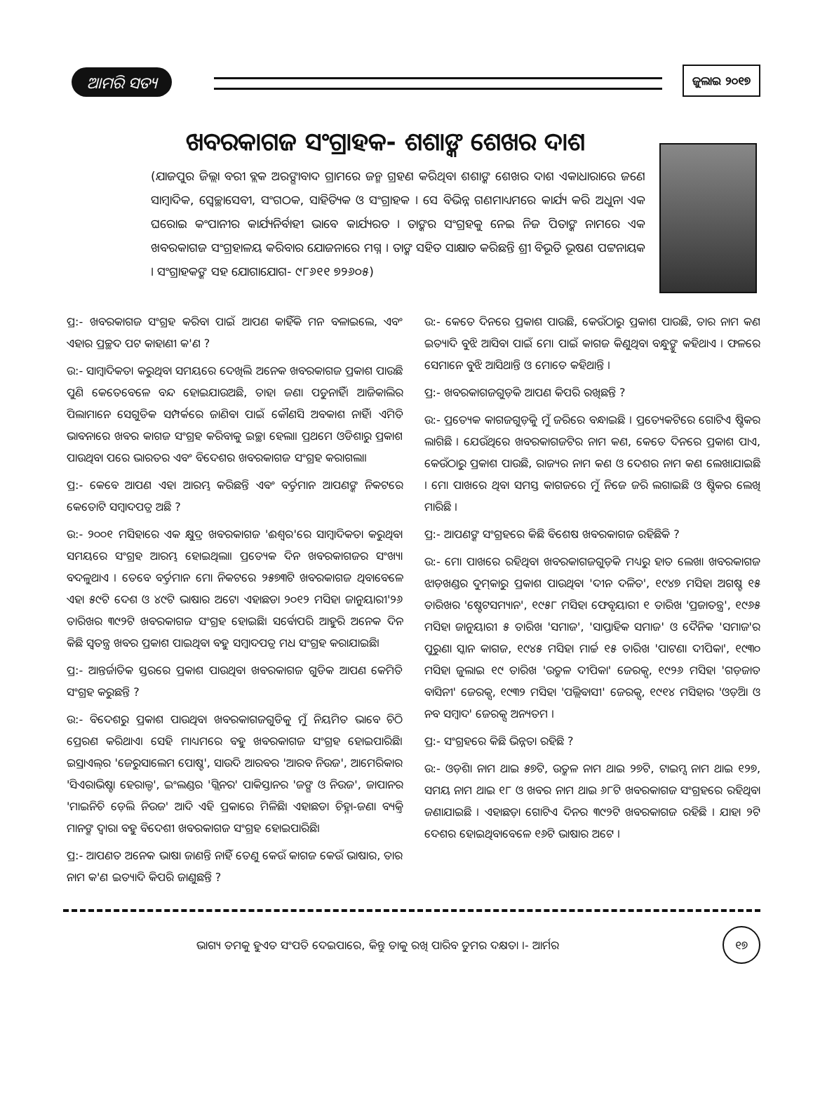ଆମରି ସତ୍ୟ
ଜୁଲାଇ ୨୦୧୭
ଖବରକାଗଜ ସଂଗ୍ରାହକ- ଶଶାଙ୍କ ଶେଖର ଦାଶ
(ଯାଜପୁର ଜିଲ୍ଲା ବରୀ ବ୍ଲକ ଅରଙ୍ଗାବାଦ ଗ୍ରାମରେ ଜନ୍ମ ଗ୍ରହଣ କରିଥିବା ଶଶାଙ୍କ ଶେଖର ଦାଶ ଏକାଧାରାରେ ଜଣେ ସାମ୍ବାଦିକ, ସ୍ୱେଚ୍ଛାସେବୀ, ସଂଗଠକ, ସାହିତ୍ୟିକ ଓ ସଂଗ୍ରାହକ । ସେ ବିଭିନ୍ନ ଗଣମାଧ୍ୟମରେ କାର୍ଯ୍ୟ କରି ଅଧୁନା ଏକ ଘରୋଇ କଂପାନୀର କାର୍ଯ୍ୟନିର୍ବାହୀ ଭାବେ କାର୍ଯ୍ୟରତ । ତାଙ୍କର ସଂଗ୍ରହକୁ ନେଇ ନିଜ ପିତାଙ୍କ ନାମରେ ଏକ ଖବରକାଗଜ ସଂଗ୍ରହାଳୟ କରିବାର ଯୋଜନାରେ ମଗ୍ନ । ତାଙ୍କ ସହିତ ସାକ୍ଷାତ କରିଛନ୍ତି ଶ୍ରୀ ବିଭୂତି ଭୂଷଣ ପଟ୍ଟନାୟକ । ସଂଗ୍ରାହକଙ୍କ ସହ ଯୋଗାଯୋଗ- ୯୮୬୧୧ ୭୨୬୦୫)
ପ୍ର:- ଖବରକାଗଜ ସଂଗ୍ରହ କରିବା ପାଇଁ ଆପଣ କାହିଁକି ମନ ବଳାଇଲେ, ଏବଂ ଏହାର ପ୍ରଚ୍ଛଦ ପଟ କାହାଣୀ କ'ଣ ?
ଉ:- ସାମ୍ବାଦିକତା କରୁଥିବା ସମୟରେ ଦେଖିଲି ଅନେକ ଖବରକାଗଜ ପ୍ରକାଶ ପାଉଛି ପୁଣି କେତେବେଳେ ବନ୍ଦ ହୋଇଯାଉଅଛି, ତାହା ଜଣା ପଡୁନାହିଁ। ଆଜିକାଲିର ପିଲାମାନେ ସେଗୁଡିକ ସମ୍ପର୍କରେ ଜାଣିବା ପାଇଁ କୌଣସି ଅବକାଶ ନାହିଁ। ଏମିତି ଭାବନାରେ ଖବର କାଗଜ ସଂଗ୍ରହ କରିବାକୁ ଇଚ୍ଛା ହେଲା। ପ୍ରଥମେ ଓଡିଶାରୁ ପ୍ରକାଶ ପାଉଥିବା ପରେ ଭାରତର ଏବଂ ବିଦେଶର ଖବରକାଗଜ ସଂଗ୍ରହ କରାଗଲା।
ପ୍ର:- କେବେ ଆପଣ ଏହା ଆରମ୍ଭ କରିଛନ୍ତି ଏବଂ ବର୍ତ୍ତମାନ ଆପଣଙ୍କ ନିକଟରେ କେତୋଟି ସମ୍ବାଦପତ୍ର ଅଛି ?
ଉ:- ୨୦୦୧ ମସିହାରେ ଏକ କ୍ଷୁଦ୍ର ଖବରକାଗଜ 'ଈଶ୍ୱର'ରେ ସାମ୍ବାଦିକତା କରୁଥିବା ସମୟରେ ସଂଗ୍ରହ ଆରମ୍ଭ ହୋଇଥିଲା। ପ୍ରତ୍ୟେକ ଦିନ ଖବରକାଗଜର ସଂଖ୍ୟା ବଦଳୁଥାଏ । ତେବେ ବର୍ତ୍ତମାନ ମୋ ନିକଟରେ ୨୫୭୩ଟି ଖବରକାଗଜ ଥିବାବେଳେ ଏହା ୫୯ଟି ଦେଶ ଓ ୪୯ଟି ଭାଷାର ଅଟେ। ଏହାଛଡା ୨୦୧୨ ମସିହା ଜାନୁୟାରୀ'୨୬ ତାରିଖର ୩୯୨ଟି ଖବରକାଗଜ ସଂଗ୍ରହ ହୋଇଛି। ସର୍ବୋପରି ଆହୁରି ଅନେକ ଦିନ କିଛି ସ୍ୱତନ୍ତ୍ର ଖବର ପ୍ରକାଶ ପାଇଥିବା ବହୁ ସମ୍ବାଦପତ୍ର ମଧ ସଂଗ୍ରହ କରାଯାଇଛି।
ପ୍ର:- ଆନ୍ତର୍ଜାତିକ ସ୍ତରରେ ପ୍ରକାଶ ପାଉଥିବା ଖବରକାଗଜ ଗୁଡିକ ଆପଣ କେମିତି ସଂଗ୍ରହ କରୁଛନ୍ତି ?
ଉ:- ବିଦେଶରୁ ପ୍ରକାଶ ପାଉଥିବା ଖବରକାଗଜଗୁଡିକୁ ମୁଁ ନିୟମିତ ଭାବେ ଚିଠି ପ୍ରେରଣ କରିଥାଏ। ସେହି ମାଧ୍ୟମରେ ବହୁ ଖବରକାଗଜ ସଂଗ୍ରହ ହୋଇପାରିଛି। ଇସ୍ରାଏଲ୍‌ର 'ଜେରୁସାଲେମ ପୋଷ୍ଟ', ସାଉଦି ଆରବର 'ଆରବ ନିଉଜ', ଆମେରିକାର 'ସିଏରାଭିଷ୍ଟା ହେରାଲ୍ଡ', ଇଂଲଣ୍ଡର 'ଗ୍ଲିନର' ପାକିସ୍ତାନର 'ଜଙ୍ଗ ଓ ନିଉଜ', ଜାପାନର 'ମାଇନିଚି ଡ଼େଲି ନିଉଜ' ଆଦି ଏହି ପ୍ରକାରେ ମିଳିଛି। ଏହାଛଡା ଚିହ୍ନା-ଜଣା ବ୍ୟକ୍ତି ମାନଙ୍କ ଦ୍ୱାରା ବହୁ ବିଦେଶୀ ଖବରକାଗଜ ସଂଗ୍ରହ ହୋଇପାରିଛି।
ପ୍ର:- ଆପଣତ ଅନେକ ଭାଷା ଜାଣନ୍ତି ନାହିଁ ତେଣୁ କେଉଁ କାଗଜ କେଉଁ ଭାଷାର, ତାର ନାମ କ'ଣ ଇତ୍ୟାଦି କିପରି ଜାଣୁଛନ୍ତି ?
ଉ:- କେତେ ଦିନରେ ପ୍ରକାଶ ପାଉଛି, କେଉଁଠାରୁ ପ୍ରକାଶ ପାଉଛି, ତାର ନାମ କଣ ଇତ୍ୟାଦି ବୁଝି ଆସିବା ପାଇଁ ମୋ ପାଇଁ କାଗଜ କିଣୁଥିବା ବନ୍ଧୁଙ୍କୁ କହିଥାଏ । ଫଳରେ ସେମାନେ ବୁଝି ଆସିଥାନ୍ତି ଓ ମୋତେ କହିଥାନ୍ତି ।
ପ୍ର:- ଖବରକାଗଜଗୁଡ଼ିକ ଆପଣ କିପରି ରଖିଛନ୍ତି ?
ଉ:- ପ୍ରତ୍ୟେକ କାଗଜଗୁଡ଼ିକୁ ମୁଁ ଜରିରେ ବନ୍ଧାଇଛି । ପ୍ରତ୍ୟେକଟିରେ ଗୋଟିଏ ଷ୍ଟିକର ଲାଗିଛି । ଯେଉଁଥିରେ ଖବରକାଗଜଟିର ନାମ କଣ, କେତେ ଦିନରେ ପ୍ରକାଶ ପାଏ, କେଉଁଠାରୁ ପ୍ରକାଶ ପାଉଛି, ରାଜ୍ୟର ନାମ କଣ ଓ ଦେଶର ନାମ କଣ ଲେଖାଯାଇଛି । ମୋ ପାଖରେ ଥିବା ସମସ୍ତ କାଗଜରେ ମୁଁ ନିଜେ ଜରି ଲଗାଇଛି ଓ ଷ୍ଟିକର ଲେଖି ମାରିଛି ।
ପ୍ର:- ଆପଣଙ୍କ ସଂଗ୍ରହରେ କିଛି ବିଶେଷ ଖବରକାଗଜ ରହିଛିକି ?
ଉ:- ମୋ ପାଖରେ ରହିଥିବା ଖବରକାଗଜଗୁଡ଼ିକ ମଧ୍ୟରୁ ହାତ ଲେଖା ଖବରକାଗଜ ଝାଡ଼ଖଣ୍ଡର ଦୁମ୍‌କାରୁ ପ୍ରକାଶ ପାଉଥିବା 'ଦୀନ ଦଳିତ', ୧୯୪୭ ମସିହା ଅଗଷ୍ଟ ୧୫ ତାରିଖର 'ଷ୍ଟେଟସମ୍ୟାନ', ୧୯୫୮ ମସିହା ଫେବୃୟାରୀ ୧ ତାରିଖ 'ପ୍ରଜାତନ୍ତ୍ର', ୧୯୬୫ ମସିହା ଜାନୁୟାରୀ ୫ ତାରିଖ 'ସମାଜ', 'ସାପ୍ତାହିକ ସମାଜ' ଓ ଦୈନିକ 'ସମାଜ'ର ପୁରୁଣା ସ୍କାନ କାଗଜ, ୧୯୪୫ ମସିହା ମାର୍ଚ୍ଚ ୧୫ ତାରିଖ 'ପାଟଣା ଦୀପିକା', ୧୯୩୦ ମସିହା ଜୁଲାଇ ୧୯ ତାରିଖ 'ଉତ୍କଳ ଦୀପିକା' ଜେରକ୍ସ, ୧୯୨୬ ମସିହା 'ଗଡ଼ଜାତ ବାସିନୀ' ଜେରକ୍ସ, ୧୯୩୨ ମସିହା 'ପଲ୍ଲିବାସୀ' ଜେରକ୍ସ, ୧୯୧୪ ମସିହାର 'ଓଡ଼ିଆ ଓ ନବ ସମ୍ବାଦ' ଜେରକ୍ସ ଅନ୍ୟତମ ।
ପ୍ର:- ସଂଗ୍ରହରେ କିଛି ଭିନ୍ନତା ରହିଛି ?
ଉ:- ଓଡ଼ିଶା ନାମ ଥାଇ ୫୭ଟି, ଉତ୍କଳ ନାମ ଥାଇ ୨୭ଟି, ଟାଇମ୍ସ ନାମ ଥାଇ ୧୨୭, ସମୟ ନାମ ଥାଇ ୧୮ ଓ ଖବର ନାମ ଥାଇ ୬୮ଟି ଖବରକାଗଜ ସଂଗ୍ରହରେ ରହିଥିବା ଜଣାଯାଇଛି । ଏହାଛଡ଼ା ଗୋଟିଏ ଦିନର ୩୯୨ଟି ଖବରକାଗଜ ରହିଛି । ଯାହା ୨ଟି ଦେଶର ହୋଇଥିବାବେଳେ ୧୬ଟି ଭାଷାର ଅଟେ ।
ଭାଗ୍ୟ ତମକୁ ହୁଏତ ସଂପତି ଦେଇପାରେ, କିନ୍ତୁ ତାକୁ ରଖି ପାରିବ ତୁମର ଦକ୍ଷତା ।- ଆର୍ମର ୧୭